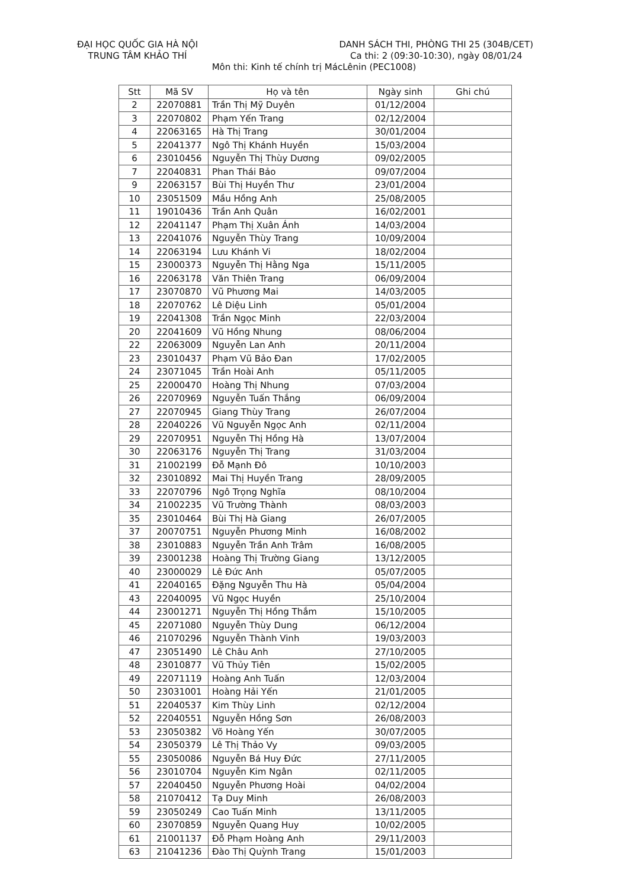ĐẠI HỌC QUỐC GIA HÀ NỘI
TRUNG TÂM KHẢO THÍ
DANH SÁCH THI, PHÒNG THI 25 (304B/CET)
Ca thi: 2 (09:30-10:30), ngày 08/01/24
Môn thi: Kinh tế chính trị MácLênin (PEC1008)
| Stt | Mã SV | Họ và tên | Ngày sinh | Ghi chú |
| --- | --- | --- | --- | --- |
| 2 | 22070881 | Trần Thị Mỹ Duyên | 01/12/2004 | |
| 3 | 22070802 | Phạm Yến Trang | 02/12/2004 | |
| 4 | 22063165 | Hà Thị Trang | 30/01/2004 | |
| 5 | 22041377 | Ngô Thị Khánh Huyền | 15/03/2004 | |
| 6 | 23010456 | Nguyễn Thị Thùy Dương | 09/02/2005 | |
| 7 | 22040831 | Phan Thái Bảo | 09/07/2004 | |
| 9 | 22063157 | Bùi Thị Huyền Thư | 23/01/2004 | |
| 10 | 23051509 | Mầu Hồng Anh | 25/08/2005 | |
| 11 | 19010436 | Trần Anh Quân | 16/02/2001 | |
| 12 | 22041147 | Phạm Thị Xuân Ánh | 14/03/2004 | |
| 13 | 22041076 | Nguyễn Thùy Trang | 10/09/2004 | |
| 14 | 22063194 | Lưu Khánh Vi | 18/02/2004 | |
| 15 | 23000373 | Nguyễn Thị Hằng Nga | 15/11/2005 | |
| 16 | 22063178 | Văn Thiên Trang | 06/09/2004 | |
| 17 | 23070870 | Vũ Phương Mai | 14/03/2005 | |
| 18 | 22070762 | Lê Diệu Linh | 05/01/2004 | |
| 19 | 22041308 | Trần Ngọc Minh | 22/03/2004 | |
| 20 | 22041609 | Vũ Hồng Nhung | 08/06/2004 | |
| 22 | 22063009 | Nguyễn Lan Anh | 20/11/2004 | |
| 23 | 23010437 | Phạm Vũ Bảo Đan | 17/02/2005 | |
| 24 | 23071045 | Trần Hoài Anh | 05/11/2005 | |
| 25 | 22000470 | Hoàng Thị Nhung | 07/03/2004 | |
| 26 | 22070969 | Nguyễn Tuấn Thắng | 06/09/2004 | |
| 27 | 22070945 | Giang Thùy Trang | 26/07/2004 | |
| 28 | 22040226 | Vũ Nguyễn Ngọc Anh | 02/11/2004 | |
| 29 | 22070951 | Nguyễn Thị Hồng Hà | 13/07/2004 | |
| 30 | 22063176 | Nguyễn Thị Trang | 31/03/2004 | |
| 31 | 21002199 | Đỗ Mạnh Đô | 10/10/2003 | |
| 32 | 23010892 | Mai Thị Huyền Trang | 28/09/2005 | |
| 33 | 22070796 | Ngô Trọng Nghĩa | 08/10/2004 | |
| 34 | 21002235 | Vũ Trường Thành | 08/03/2003 | |
| 35 | 23010464 | Bùi Thị Hà Giang | 26/07/2005 | |
| 37 | 20070751 | Nguyễn Phương Minh | 16/08/2002 | |
| 38 | 23010883 | Nguyễn Trần Anh Trâm | 16/08/2005 | |
| 39 | 23001238 | Hoàng Thị Trường Giang | 13/12/2005 | |
| 40 | 23000029 | Lê Đức Anh | 05/07/2005 | |
| 41 | 22040165 | Đặng Nguyễn Thu Hà | 05/04/2004 | |
| 43 | 22040095 | Vũ Ngọc Huyền | 25/10/2004 | |
| 44 | 23001271 | Nguyễn Thị Hồng Thắm | 15/10/2005 | |
| 45 | 22071080 | Nguyễn Thùy Dung | 06/12/2004 | |
| 46 | 21070296 | Nguyễn Thành Vinh | 19/03/2003 | |
| 47 | 23051490 | Lê Châu Anh | 27/10/2005 | |
| 48 | 23010877 | Vũ Thủy Tiên | 15/02/2005 | |
| 49 | 22071119 | Hoàng Anh Tuấn | 12/03/2004 | |
| 50 | 23031001 | Hoàng Hải Yến | 21/01/2005 | |
| 51 | 22040537 | Kim Thùy Linh | 02/12/2004 | |
| 52 | 22040551 | Nguyễn Hồng Sơn | 26/08/2003 | |
| 53 | 23050382 | Võ Hoàng Yến | 30/07/2005 | |
| 54 | 23050379 | Lê Thị Thảo Vy | 09/03/2005 | |
| 55 | 23050086 | Nguyễn Bá Huy Đức | 27/11/2005 | |
| 56 | 23010704 | Nguyễn Kim Ngân | 02/11/2005 | |
| 57 | 22040450 | Nguyễn Phương Hoài | 04/02/2004 | |
| 58 | 21070412 | Tạ Duy Minh | 26/08/2003 | |
| 59 | 23050249 | Cao Tuấn Minh | 13/11/2005 | |
| 60 | 23070859 | Nguyễn Quang Huy | 10/02/2005 | |
| 61 | 21001137 | Đỗ Phạm Hoàng Anh | 29/11/2003 | |
| 63 | 21041236 | Đào Thị Quỳnh Trang | 15/01/2003 | |